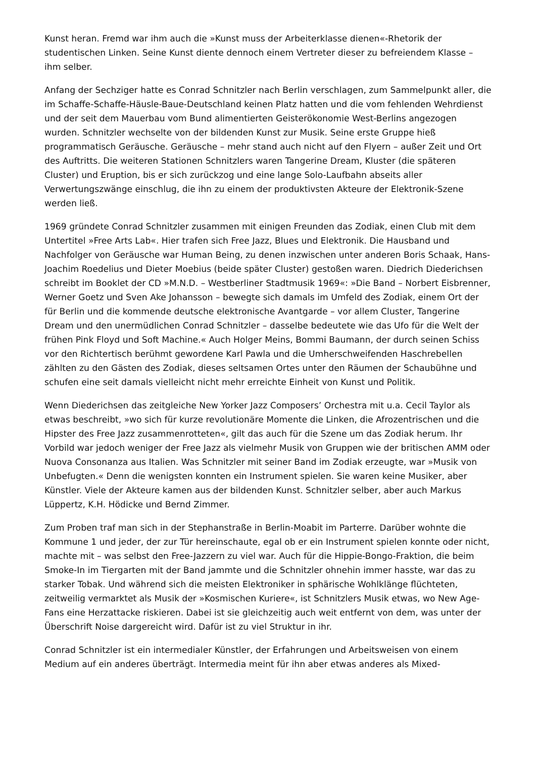Kunst heran. Fremd war ihm auch die »Kunst muss der Arbeiterklasse dienen«-Rhetorik der studentischen Linken. Seine Kunst diente dennoch einem Vertreter dieser zu befreiendem Klasse – ihm selber.
Anfang der Sechziger hatte es Conrad Schnitzler nach Berlin verschlagen, zum Sammelpunkt aller, die im Schaffe-Schaffe-Häusle-Baue-Deutschland keinen Platz hatten und die vom fehlenden Wehrdienst und der seit dem Mauerbau vom Bund alimentierten Geisterökonomie West-Berlins angezogen wurden. Schnitzler wechselte von der bildenden Kunst zur Musik. Seine erste Gruppe hieß programmatisch Geräusche. Geräusche – mehr stand auch nicht auf den Flyern – außer Zeit und Ort des Auftritts. Die weiteren Stationen Schnitzlers waren Tangerine Dream, Kluster (die späteren Cluster) und Eruption, bis er sich zurückzog und eine lange Solo-Laufbahn abseits aller Verwertungszwänge einschlug, die ihn zu einem der produktivsten Akteure der Elektronik-Szene werden ließ.
1969 gründete Conrad Schnitzler zusammen mit einigen Freunden das Zodiak, einen Club mit dem Untertitel »Free Arts Lab«. Hier trafen sich Free Jazz, Blues und Elektronik. Die Hausband und Nachfolger von Geräusche war Human Being, zu denen inzwischen unter anderen Boris Schaak, Hans-Joachim Roedelius und Dieter Moebius (beide später Cluster) gestoßen waren. Diedrich Diederichsen schreibt im Booklet der CD »M.N.D. – Westberliner Stadtmusik 1969«: »Die Band – Norbert Eisbrenner, Werner Goetz und Sven Ake Johansson – bewegte sich damals im Umfeld des Zodiak, einem Ort der für Berlin und die kommende deutsche elektronische Avantgarde – vor allem Cluster, Tangerine Dream und den unermüdlichen Conrad Schnitzler – dasselbe bedeutete wie das Ufo für die Welt der frühen Pink Floyd und Soft Machine.« Auch Holger Meins, Bommi Baumann, der durch seinen Schiss vor den Richtertisch berühmt gewordene Karl Pawla und die Umherschweifenden Haschrebellen zählten zu den Gästen des Zodiak, dieses seltsamen Ortes unter den Räumen der Schaubühne und schufen eine seit damals vielleicht nicht mehr erreichte Einheit von Kunst und Politik.
Wenn Diederichsen das zeitgleiche New Yorker Jazz Composers’ Orchestra mit u.a. Cecil Taylor als etwas beschreibt, »wo sich für kurze revolutionäre Momente die Linken, die Afrozentrischen und die Hipster des Free Jazz zusammenrotteten«, gilt das auch für die Szene um das Zodiak herum. Ihr Vorbild war jedoch weniger der Free Jazz als vielmehr Musik von Gruppen wie der britischen AMM oder Nuova Consonanza aus Italien. Was Schnitzler mit seiner Band im Zodiak erzeugte, war »Musik von Unbefugten.« Denn die wenigsten konnten ein Instrument spielen. Sie waren keine Musiker, aber Künstler. Viele der Akteure kamen aus der bildenden Kunst. Schnitzler selber, aber auch Markus Lüppertz, K.H. Hödicke und Bernd Zimmer.
Zum Proben traf man sich in der Stephanstraße in Berlin-Moabit im Parterre. Darüber wohnte die Kommune 1 und jeder, der zur Tür hereinschaute, egal ob er ein Instrument spielen konnte oder nicht, machte mit – was selbst den Free-Jazzern zu viel war. Auch für die Hippie-Bongo-Fraktion, die beim Smoke-In im Tiergarten mit der Band jammte und die Schnitzler ohnehin immer hasste, war das zu starker Tobak. Und während sich die meisten Elektroniker in sphärische Wohlklänge flüchteten, zeitweilig vermarktet als Musik der »Kosmischen Kuriere«, ist Schnitzlers Musik etwas, wo New Age-Fans eine Herzattacke riskieren. Dabei ist sie gleichzeitig auch weit entfernt von dem, was unter der Überschrift Noise dargereicht wird. Dafür ist zu viel Struktur in ihr.
Conrad Schnitzler ist ein intermedialer Künstler, der Erfahrungen und Arbeitsweisen von einem Medium auf ein anderes überträgt. Intermedia meint für ihn aber etwas anderes als Mixed-